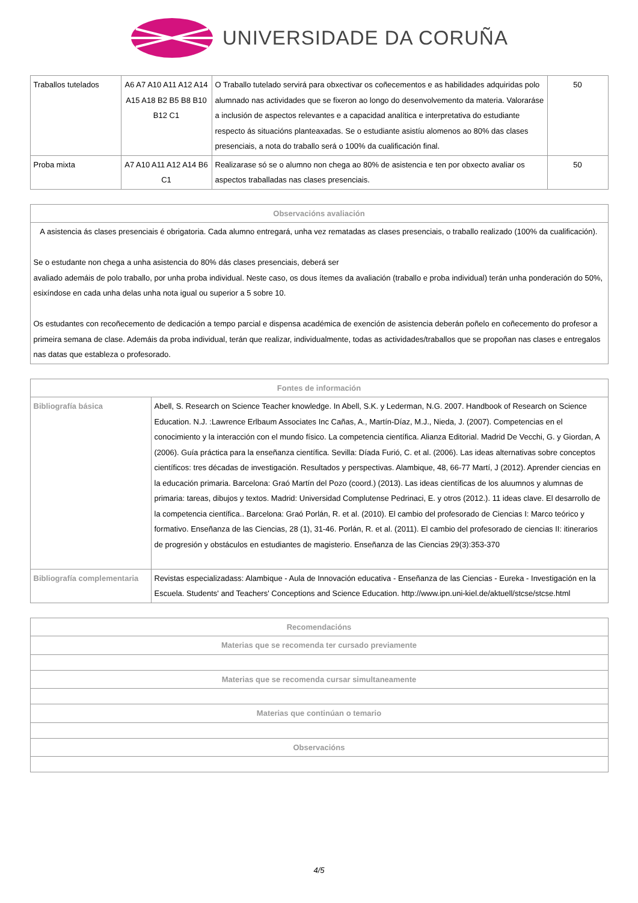UNIVERSIDADE DA CORUÑA
| Traballos tutelados | A6 A7 A10 A11 A12 A14 A15 A18 B2 B5 B8 B10 B12 C1 | O Traballo tutelado servirá para obxectivar os coñecementos e as habilidades adquiridas polo alumnado nas actividades que se fixeron ao longo do desenvolvemento da materia. Valoraráse a inclusión de aspectos relevantes e a capacidad analítica e interpretativa do estudiante respecto ás situacións planteaxadas. Se o estudiante asistíu alomenos ao 80% das clases presenciais, a nota do traballo será o 100% da cualificación final. | 50 |
| Proba mixta | A7 A10 A11 A12 A14 B6 C1 | Realizarase só se o alumno non chega ao 80% de asistencia e ten por obxecto avaliar os aspectos traballadas nas clases presenciais. | 50 |
| Observacións avaliación |
| --- |
| A asistencia ás clases presenciais é obrigatoria. Cada alumno entregará, unha vez rematadas as clases presenciais, o traballo realizado (100% da cualificación). Se o estudante non chega a unha asistencia do 80% dás clases presenciais, deberá ser avaliado ademáis de polo traballo, por unha proba individual. Neste caso, os dous ítemes da avaliación (traballo e proba individual) terán unha ponderación do 50%, esixíndose en cada unha delas unha nota igual ou superior a 5 sobre 10. Os estudantes con recoñecemento de dedicación a tempo parcial e dispensa académica de exención de asistencia deberán poñelo en coñecemento do profesor a primeira semana de clase. Ademáis da proba individual, terán que realizar, individualmente, todas as actividades/traballos que se propoñan nas clases e entregalos nas datas que estableza o profesorado. |
| Fontes de información | |
| --- | --- |
| Bibliografía básica | Abell, S. Research on Science Teacher knowledge. In Abell, S.K. y Lederman, N.G. 2007. Handbook of Research on Science Education. N.J. :Lawrence Erlbaum Associates Inc Cañas, A., Martín-Díaz, M.J., Nieda, J. (2007). Competencias en el conocimiento y la interacción con el mundo físico. La competencia científica. Alianza Editorial. Madrid De Vecchi, G. y Giordan, A (2006). Guía práctica para la enseñanza científica. Sevilla: Díada Furió, C. et al. (2006). Las ideas alternativas sobre conceptos científicos: tres décadas de investigación. Resultados y perspectivas. Alambique, 48, 66-77 Martí, J (2012). Aprender ciencias en la educación primaria. Barcelona: Graó Martín del Pozo (coord.) (2013). Las ideas científicas de los aluumnos y alumnas de primaria: tareas, dibujos y textos. Madrid: Universidad Complutense Pedrinaci, E. y otros (2012.). 11 ideas clave. El desarrollo de la competencia científica.. Barcelona: Graó Porlán, R. et al. (2010). El cambio del profesorado de Ciencias I: Marco teórico y formativo. Enseñanza de las Ciencias, 28 (1), 31-46. Porlán, R. et al. (2011). El cambio del profesorado de ciencias II: itinerarios de progresión y obstáculos en estudiantes de magisterio. Enseñanza de las Ciencias 29(3):353-370 |
| Bibliografía complementaria | Revistas especializadass: Alambique - Aula de Innovación educativa - Enseñanza de las Ciencias - Eureka - Investigación en la Escuela. Students' and Teachers' Conceptions and Science Education. http://www.ipn.uni-kiel.de/aktuell/stcse/stcse.html |
| Recomendacións |
| --- |
| Materias que se recomenda ter cursado previamente |
| Materias que se recomenda cursar simultaneamente |
| Materias que continúan o temario |
| Observacións |
4/5